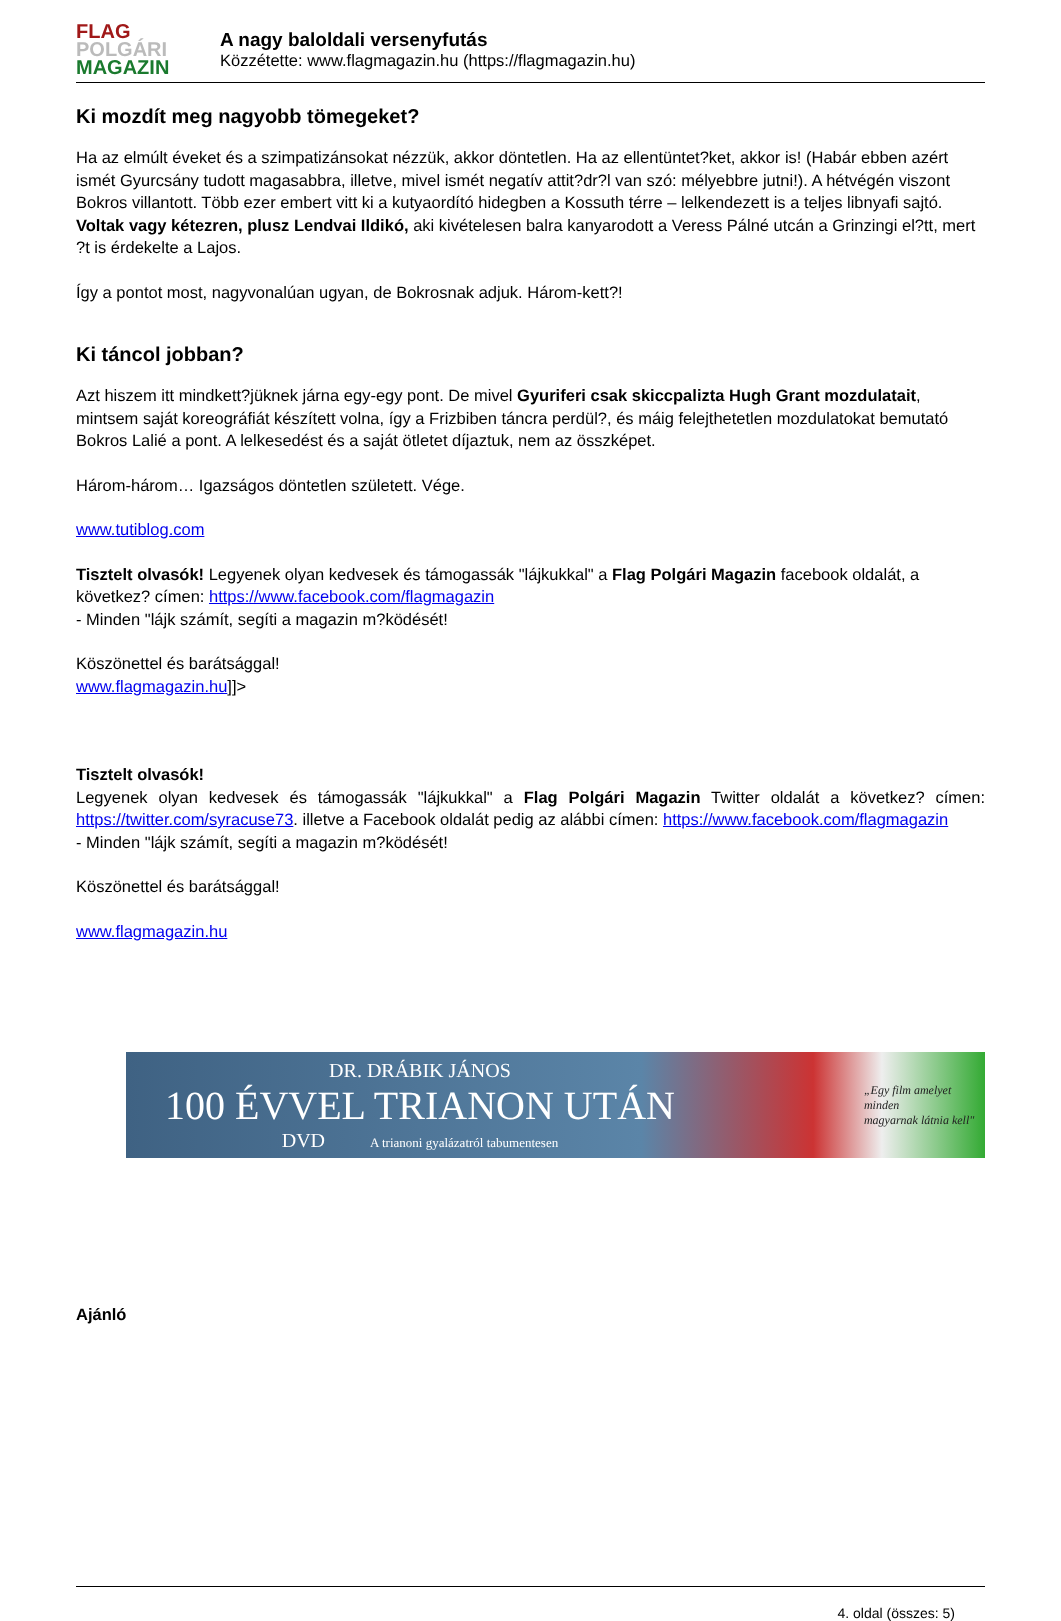FLAG
POLGÁRI
MAGAZIN
A nagy baloldali versenyfutás
Közzétette: www.flagmagazin.hu (https://flagmagazin.hu)
Ki mozdít meg nagyobb tömegeket?
Ha az elmúlt éveket és a szimpatizánsokat nézzük, akkor döntetlen. Ha az ellentüntet?ket, akkor is! (Habár ebben azért ismét Gyurcsány tudott magasabbra, illetve, mivel ismét negatív attit?dr?l van szó: mélyebbre jutni!). A hétvégén viszont Bokros villantott. Több ezer embert vitt ki a kutyaordító hidegben a Kossuth térre – lelkendezett is a teljes libnyafi sajtó. Voltak vagy kétezren, plusz Lendvai Ildikó, aki kivételesen balra kanyarodott a Veress Pálné utcán a Grinzingi el?tt, mert ?t is érdekelte a Lajos.
Így a pontot most, nagyvonalúan ugyan, de Bokrosnak adjuk. Három-kett?!
Ki táncol jobban?
Azt hiszem itt mindkett?jüknek járna egy-egy pont. De mivel Gyuriferi csak skiccpalizta Hugh Grant mozdulatait, mintsem saját koreográfiát készített volna, így a Frizbiben táncra perdül?, és máig felejthetetlen mozdulatokat bemutató Bokros Lalié a pont. A lelkesedést és a saját ötletet díjaztuk, nem az összképet.
Három-három… Igazságos döntetlen született. Vége.
www.tutiblog.com
Tisztelt olvasók! Legyenek olyan kedvesek és támogassák "lájkukkal" a Flag Polgári Magazin facebook oldalát, a következ? címen: https://www.facebook.com/flagmagazin
- Minden "lájk számít, segíti a magazin m?ködését!
Köszönettel és barátsággal!
www.flagmagazin.hu]]>
Tisztelt olvasók!
Legyenek olyan kedvesek és támogassák "lájkukkal" a Flag Polgári Magazin Twitter oldalát a következ? címen: https://twitter.com/syracuse73. illetve a Facebook oldalát pedig az alábbi címen: https://www.facebook.com/flagmagazin
- Minden "lájk számít, segíti a magazin m?ködését!
Köszönettel és barátsággal!
www.flagmagazin.hu
DR. DRÁBIK JÁNOS
100 ÉVVEL TRIANON UTÁN
DVD A trianoni gyalázatról tabumentesen
„Egy film amelyet minden
magyarnak látnia kell"
Ajánló
4. oldal (összes: 5)